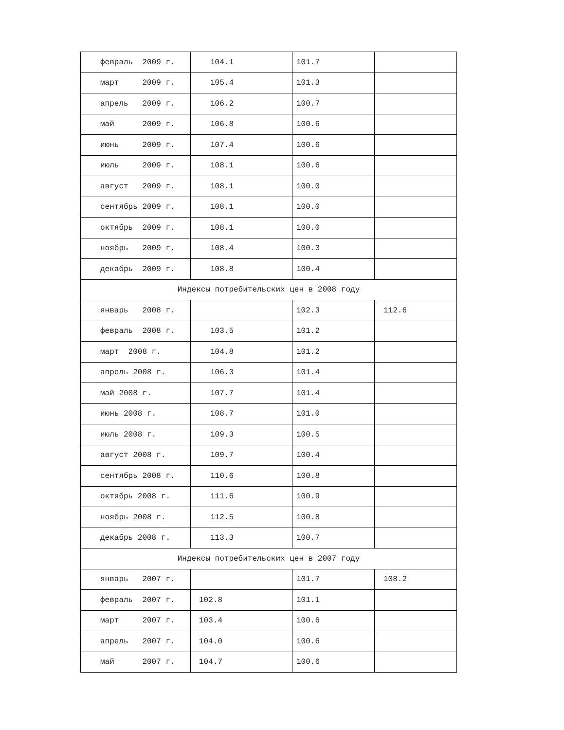| февраль 2009 г. | 104.1 | 101.7 | |
| март 2009 г. | 105.4 | 101.3 | |
| апрель 2009 г. | 106.2 | 100.7 | |
| май 2009 г. | 106.8 | 100.6 | |
| июнь 2009 г. | 107.4 | 100.6 | |
| июль 2009 г. | 108.1 | 100.6 | |
| август 2009 г. | 108.1 | 100.0 | |
| сентябрь 2009 г. | 108.1 | 100.0 | |
| октябрь 2009 г. | 108.1 | 100.0 | |
| ноябрь 2009 г. | 108.4 | 100.3 | |
| декабрь 2009 г. | 108.8 | 100.4 | |
| Индексы потребительских цен в 2008 году | | | |
| январь 2008 г. | | 102.3 | 112.6 |
| февраль 2008 г. | 103.5 | 101.2 | |
| март 2008 г. | 104.8 | 101.2 | |
| апрель 2008 г. | 106.3 | 101.4 | |
| май 2008 г. | 107.7 | 101.4 | |
| июнь 2008 г. | 108.7 | 101.0 | |
| июль 2008 г. | 109.3 | 100.5 | |
| август 2008 г. | 109.7 | 100.4 | |
| сентябрь 2008 г. | 110.6 | 100.8 | |
| октябрь 2008 г. | 111.6 | 100.9 | |
| ноябрь 2008 г. | 112.5 | 100.8 | |
| декабрь 2008 г. | 113.3 | 100.7 | |
| Индексы потребительских цен в 2007 году | | | |
| январь 2007 г. | | 101.7 | 108.2 |
| февраль 2007 г. | 102.8 | 101.1 | |
| март 2007 г. | 103.4 | 100.6 | |
| апрель 2007 г. | 104.0 | 100.6 | |
| май 2007 г. | 104.7 | 100.6 | |